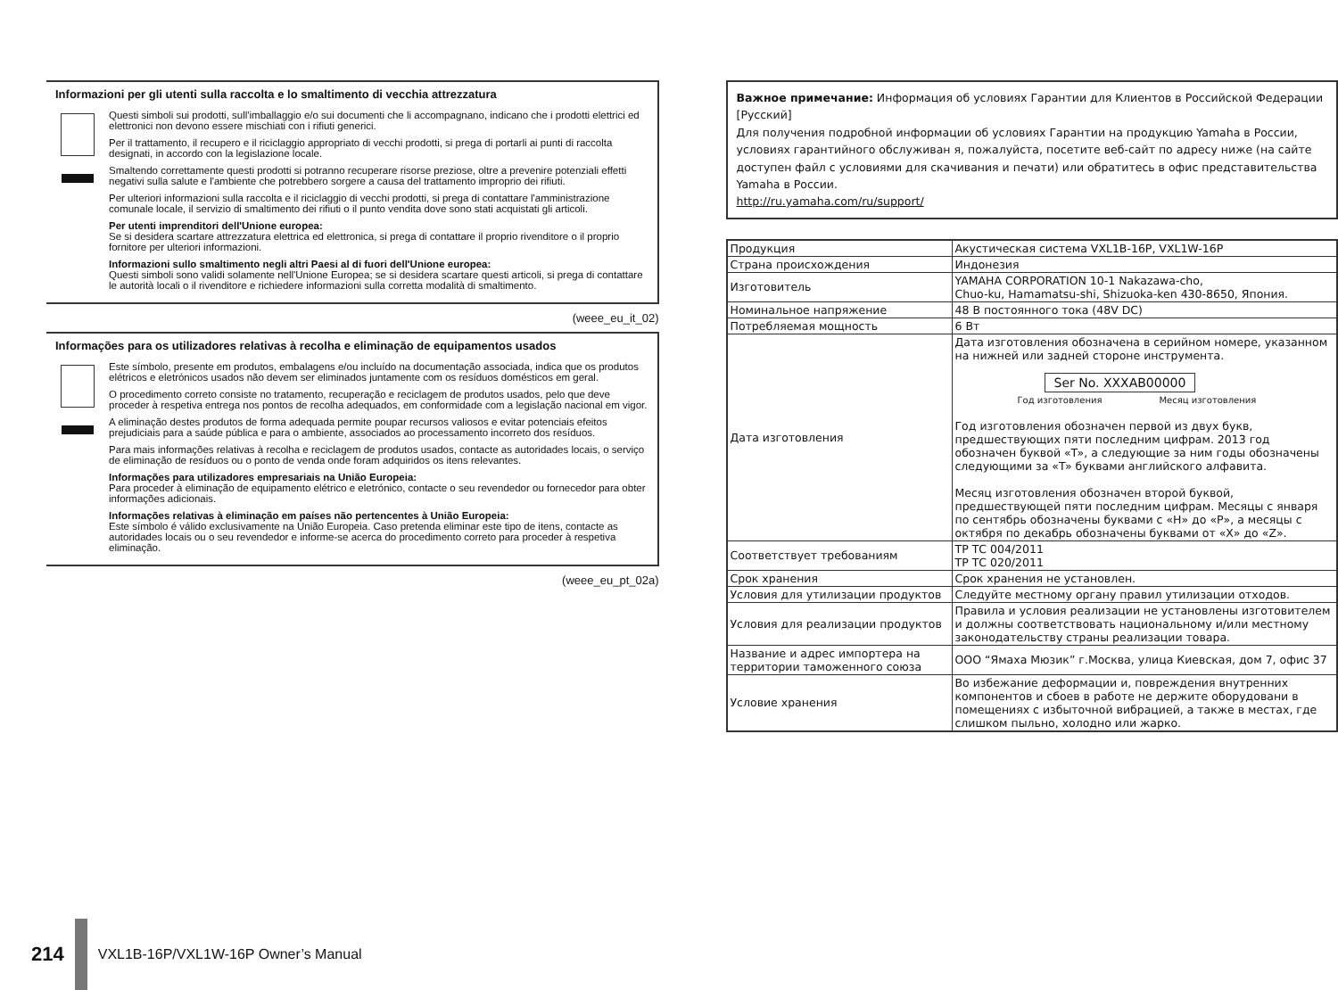Informazioni per gli utenti sulla raccolta e lo smaltimento di vecchia attrezzatura
Questi simboli sui prodotti, sull'imballaggio e/o sui documenti che li accompagnano, indicano che i prodotti elettrici ed elettronici non devono essere mischiati con i rifiuti generici.
Per il trattamento, il recupero e il riciclaggio appropriato di vecchi prodotti, si prega di portarli ai punti di raccolta designati, in accordo con la legislazione locale.
Smaltendo correttamente questi prodotti si potranno recuperare risorse preziose, oltre a prevenire potenziali effetti negativi sulla salute e l'ambiente che potrebbero sorgere a causa del trattamento improprio dei rifiuti.
Per ulteriori informazioni sulla raccolta e il riciclaggio di vecchi prodotti, si prega di contattare l'amministrazione comunale locale, il servizio di smaltimento dei rifiuti o il punto vendita dove sono stati acquistati gli articoli.
Per utenti imprenditori dell'Unione europea:
Se si desidera scartare attrezzatura elettrica ed elettronica, si prega di contattare il proprio rivenditore o il proprio fornitore per ulteriori informazioni.
Informazioni sullo smaltimento negli altri Paesi al di fuori dell'Unione europea:
Questi simboli sono validi solamente nell'Unione Europea; se si desidera scartare questi articoli, si prega di contattare le autorità locali o il rivenditore e richiedere informazioni sulla corretta modalità di smaltimento.
(weee_eu_it_02)
Informações para os utilizadores relativas à recolha e eliminação de equipamentos usados
Este símbolo, presente em produtos, embalagens e/ou incluído na documentação associada, indica que os produtos elétricos e eletrónicos usados não devem ser eliminados juntamente com os resíduos domésticos em geral.
O procedimento correto consiste no tratamento, recuperação e reciclagem de produtos usados, pelo que deve proceder à respetiva entrega nos pontos de recolha adequados, em conformidade com a legislação nacional em vigor.
A eliminação destes produtos de forma adequada permite poupar recursos valiosos e evitar potenciais efeitos prejudiciais para a saúde pública e para o ambiente, associados ao processamento incorreto dos resíduos.
Para mais informações relativas à recolha e reciclagem de produtos usados, contacte as autoridades locais, o serviço de eliminação de resíduos ou o ponto de venda onde foram adquiridos os itens relevantes.
Informações para utilizadores empresariais na União Europeia:
Para proceder à eliminação de equipamento elétrico e eletrónico, contacte o seu revendedor ou fornecedor para obter informações adicionais.
Informações relativas à eliminação em países não pertencentes à União Europeia:
Este símbolo é válido exclusivamente na União Europeia. Caso pretenda eliminar este tipo de itens, contacte as autoridades locais ou o seu revendedor e informe-se acerca do procedimento correto para proceder à respetiva eliminação.
(weee_eu_pt_02a)
Важное примечание: Информация об условиях Гарантии для Клиентов в Российской Федерации [Русский]
Для получения подробной информации об условиях Гарантии на продукцию Yamaha в России, условиях гарантийного обслуживан я, пожалуйста, посетите веб-сайт по адресу ниже (на сайте доступен файл с условиями для скачивания и печати) или обратитесь в офис представительства Yamaha в России.
http://ru.yamaha.com/ru/support/
| Продукция | Акустическая система VXL1B-16P, VXL1W-16P |
| Страна происхождения | Индонезия |
| Изготовитель | YAMAHA CORPORATION 10-1 Nakazawa-cho, Chuo-ku, Hamamatsu-shi, Shizuoka-ken 430-8650, Япония. |
| Номинальное напряжение | 48 В постоянного тока (48V DC) |
| Потребляемая мощность | 6 Вт |
| Дата изготовления | Дата изготовления обозначена в серийном номере, указанном на нижней или задней стороне инструмента. Ser No. XXXAB00000 Год изготовления Месяц изготовления Год изготовления обозначен первой из двух букв, предшествующих пяти последним цифрам. 2013 год обозначен буквой «T», а следующие за ним годы обозначены следующими за «T» буквами английского алфавита. Месяц изготовления обозначен второй буквой, предшествующей пяти последним цифрам. Месяцы с января по сентябрь обозначены буквами с «H» до «P», а месяцы с октября по декабрь обозначены буквами от «X» до «Z». |
| Соответствует требованиям | ТР ТС 004/2011 ТР ТС 020/2011 |
| Срок хранения | Срок хранения не установлен. |
| Условия для утилизации продуктов | Следуйте местному органу правил утилизации отходов. |
| Условия для реализации продуктов | Правила и условия реализации не установлены изготовителем и должны соответствовать национальному и/или местному законодательству страны реализации товара. |
| Название и адрес импортера на территории таможенного союза | ООО “Ямаха Мюзик” г.Москва, улица Киевская, дом 7, офис 37 |
| Условие хранения | Во избежание деформации и, повреждения внутренних компонентов и сбоев в работе не держите оборудовани в помещениях с избыточной вибрацией, а также в местах, где слишком пыльно, холодно или жарко. |
214
VXL1B-16P/VXL1W-16P Owner’s Manual